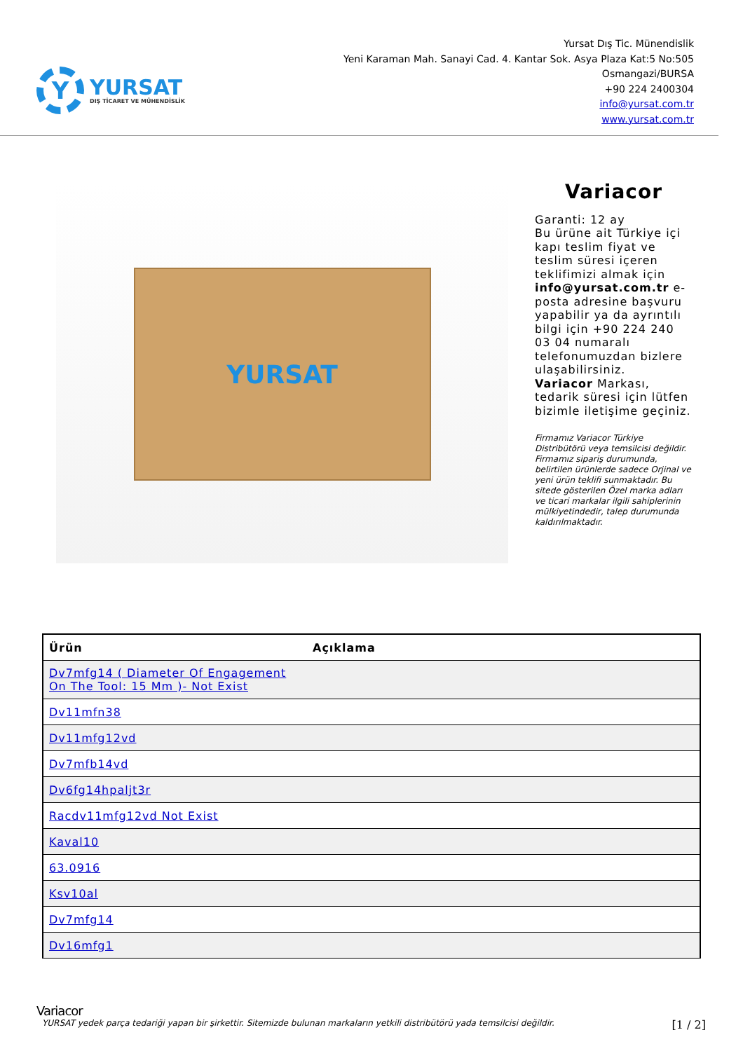Y
YURSAT
DIŞ TİCARET VE MÜHENDİSLİK
Yursat Dış Tic. Münendislik
Yeni Karaman Mah. Sanayi Cad. 4. Kantar Sok. Asya Plaza Kat:5 No:505
Osmangazi/BURSA
+90 224 2400304
info@yursat.com.tr
www.yursat.com.tr
YURSAT
Variacor
Garanti: 12 ay
Bu ürüne ait Türkiye içi kapı teslim fiyat ve teslim süresi içeren teklifimizi almak için info@yursat.com.tr e-posta adresine başvuru yapabilir ya da ayrıntılı bilgi için +90 224 240 03 04 numaralı telefonumuzdan bizlere ulaşabilirsiniz.
Variacor Markası, tedarik süresi için lütfen bizimle iletişime geçiniz.
Firmamız Variacor Türkiye Distribütörü veya temsilcisi değildir. Firmamız sipariş durumunda, belirtilen ürünlerde sadece Orjinal ve yeni ürün teklifi sunmaktadır. Bu sitede gösterilen Özel marka adları ve ticari markalar ilgili sahiplerinin mülkiyetindedir, talep durumunda kaldırılmaktadır.
| Ürün | Açıklama |
| --- | --- |
| Dv7mfg14 ( Diameter Of Engagement On The Tool: 15 Mm )- Not Exist | |
| Dv11mfn38 | |
| Dv11mfg12vd | |
| Dv7mfb14vd | |
| Dv6fg14hpaljt3r | |
| Racdv11mfg12vd Not Exist | |
| Kaval10 | |
| 63.0916 | |
| Ksv10al | |
| Dv7mfg14 | |
| Dv16mfg1 | |
Variacor
YURSAT yedek parça tedariği yapan bir şirkettir. Sitemizde bulunan markaların yetkili distribütörü yada temsilcisi değildir. [1 / 2]